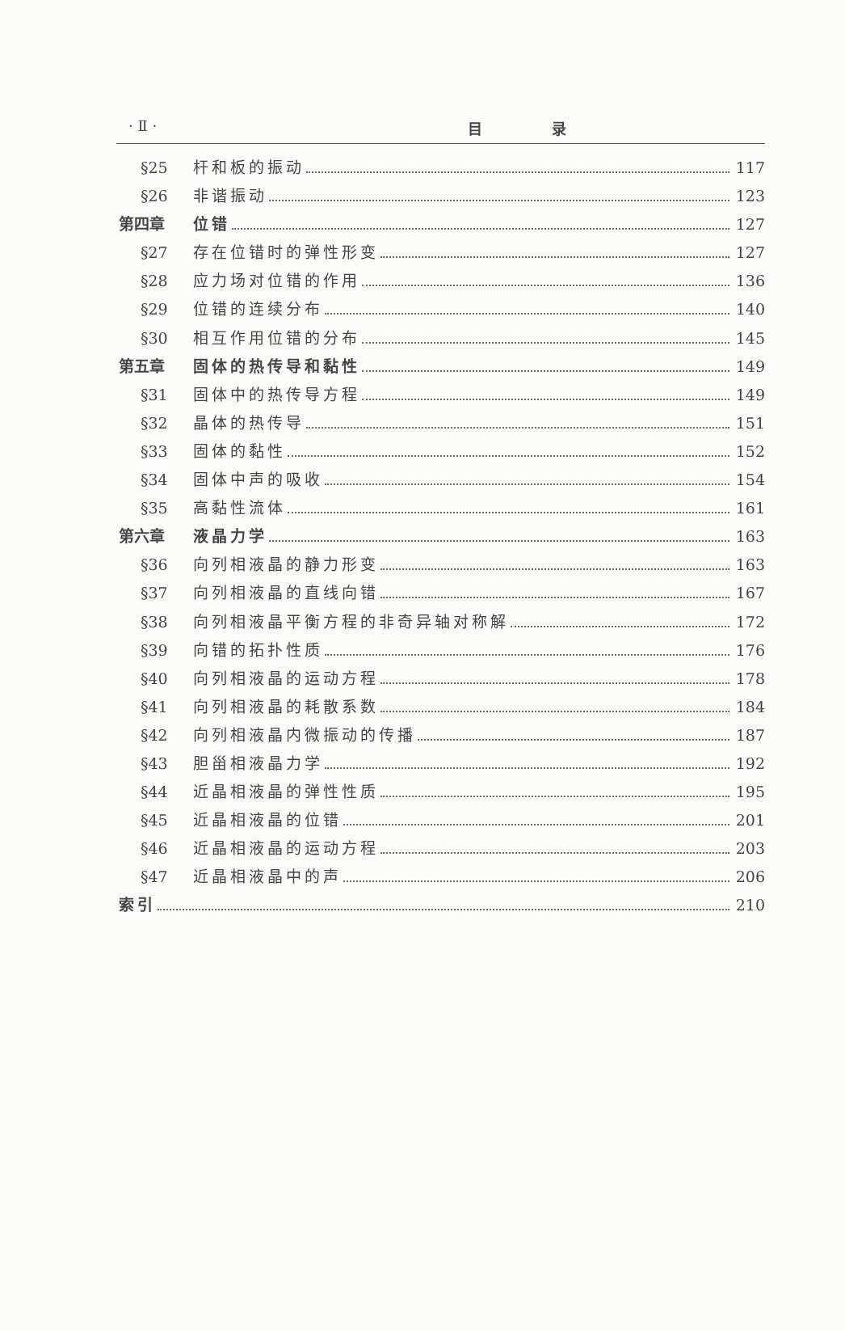· Ⅱ · 目 录
§25 杆和板的振动 117
§26 非谐振动 123
第四章 位错 127
§27 存在位错时的弹性形变 127
§28 应力场对位错的作用 136
§29 位错的连续分布 140
§30 相互作用位错的分布 145
第五章 固体的热传导和黏性 149
§31 固体中的热传导方程 149
§32 晶体的热传导 151
§33 固体的黏性 152
§34 固体中声的吸收 154
§35 高黏性流体 161
第六章 液晶力学 163
§36 向列相液晶的静力形变 163
§37 向列相液晶的直线向错 167
§38 向列相液晶平衡方程的非奇异轴对称解 172
§39 向错的拓扑性质 176
§40 向列相液晶的运动方程 178
§41 向列相液晶的耗散系数 184
§42 向列相液晶内微振动的传播 187
§43 胆甾相液晶力学 192
§44 近晶相液晶的弹性性质 195
§45 近晶相液晶的位错 201
§46 近晶相液晶的运动方程 203
§47 近晶相液晶中的声 206
索引 210